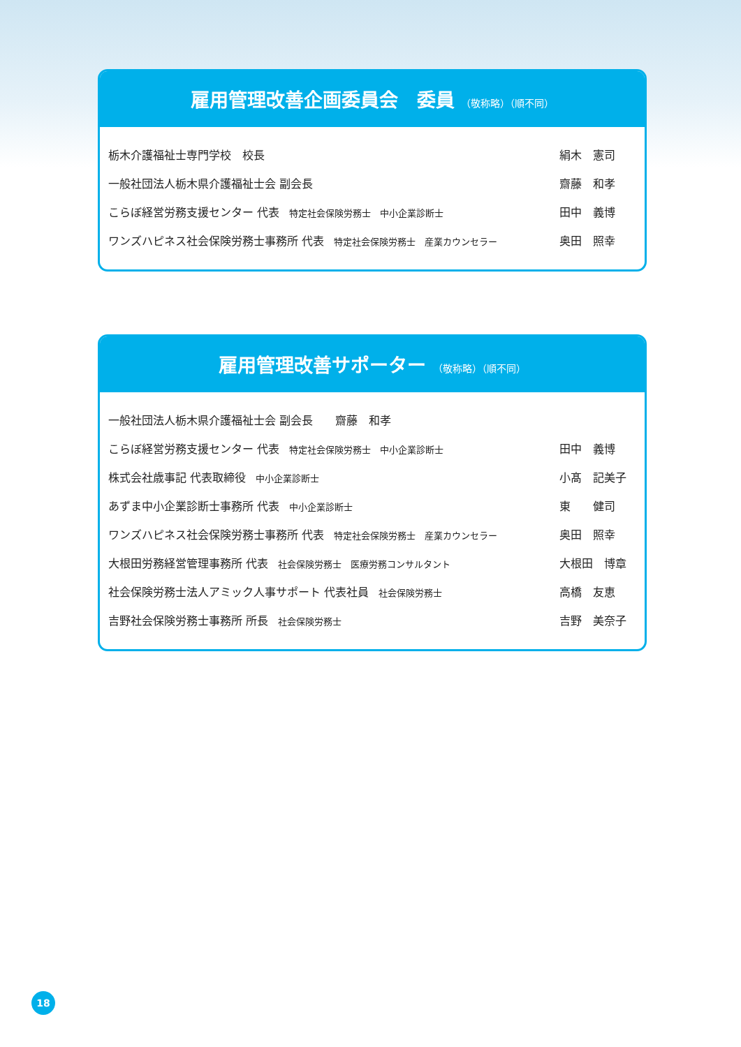雇用管理改善企画委員会　委員 （敬称略）（順不同）
| 栃木介護福祉士専門学校 校長 | 絹木 憲司 |
| 一般社団法人栃木県介護福祉士会 副会長 | 齋藤 和孝 |
| こらぼ経営労務支援センター 代表 特定社会保険労務士 中小企業診断士 | 田中 義博 |
| ワンズハピネス社会保険労務士事務所 代表 特定社会保険労務士 産業カウンセラー | 奥田 照幸 |
雇用管理改善サポーター （敬称略）（順不同）
| 一般社団法人栃木県介護福祉士会 副会長 齋藤 和孝 | |
| こらぼ経営労務支援センター 代表 特定社会保険労務士 中小企業診断士 | 田中 義博 |
| 株式会社歳事記 代表取締役 中小企業診断士 | 小髙 記美子 |
| あずま中小企業診断士事務所 代表 中小企業診断士 | 東 健司 |
| ワンズハピネス社会保険労務士事務所 代表 特定社会保険労務士 産業カウンセラー | 奥田 照幸 |
| 大根田労務経営管理事務所 代表 社会保険労務士 医療労務コンサルタント | 大根田 博章 |
| 社会保険労務士法人アミック人事サポート 代表社員 社会保険労務士 | 高橋 友恵 |
| 吉野社会保険労務士事務所 所長 社会保険労務士 | 吉野 美奈子 |
18